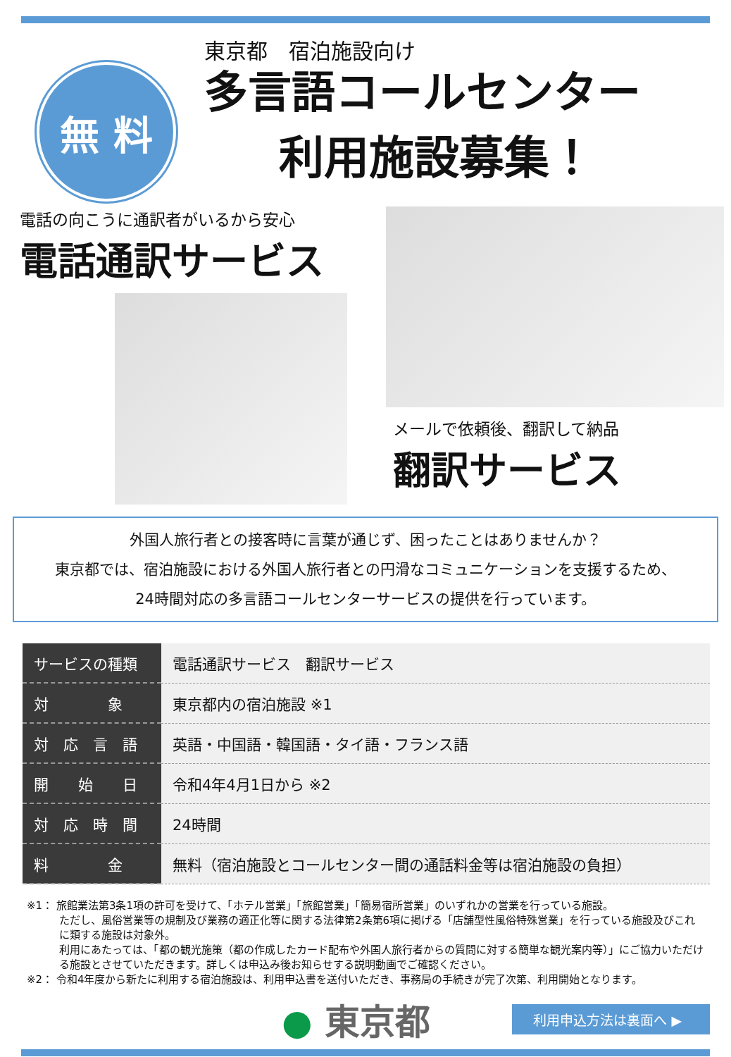無 料
東京都　宿泊施設向け
多言語コールセンター
利用施設募集！
電話の向こうに通訳者がいるから安心
電話通訳サービス
メールで依頼後、翻訳して納品
翻訳サービス
外国人旅行者との接客時に言葉が通じず、困ったことはありませんか？
東京都では、宿泊施設における外国人旅行者との円滑なコミュニケーションを支援するため、
24時間対応の多言語コールセンターサービスの提供を行っています。
| サービスの種類 | 電話通訳サービス 翻訳サービス |
| 対 象 | 東京都内の宿泊施設 ※1 |
| 対 応 言 語 | 英語・中国語・韓国語・タイ語・フランス語 |
| 開 始 日 | 令和4年4月1日から ※2 |
| 対 応 時 間 | 24時間 |
| 料 金 | 無料（宿泊施設とコールセンター間の通話料金等は宿泊施設の負担） |
※1： 旅館業法第3条1項の許可を受けて、「ホテル営業」「旅館営業」「簡易宿所営業」のいずれかの営業を行っている施設。
ただし、風俗営業等の規制及び業務の適正化等に関する法律第2条第6項に掲げる「店舗型性風俗特殊営業」を行っている施設及びこれに類する施設は対象外。
利用にあたっては、「都の観光施策（都の作成したカード配布や外国人旅行者からの質問に対する簡単な観光案内等）」にご協力いただける施設とさせていただきます。詳しくは申込み後お知らせする説明動画でご確認ください。
※2： 令和4年度から新たに利用する宿泊施設は、利用申込書を送付いただき、事務局の手続きが完了次第、利用開始となります。
● 東京都
利用申込方法は裏面へ ▶